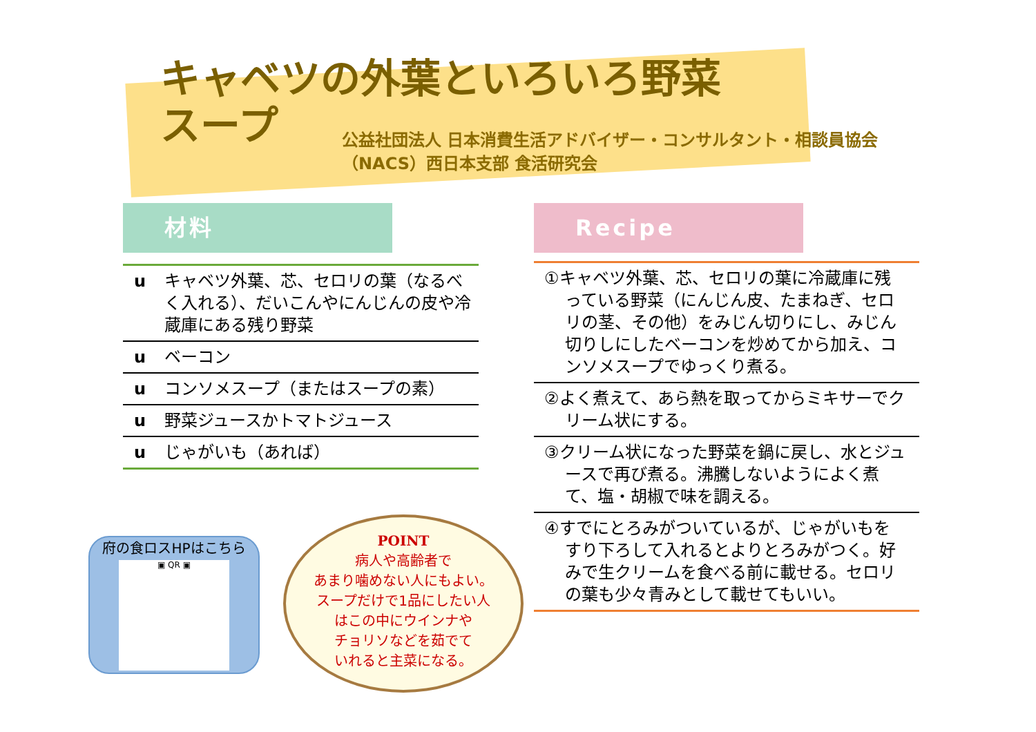キャベツの外葉といろいろ野菜スープ
公益社団法人 日本消費生活アドバイザー・コンサルタント・相談員協会
（NACS）西日本支部 食活研究会
材料
u キャベツ外葉、芯、セロリの葉（なるべく入れる）、だいこんやにんじんの皮や冷蔵庫にある残り野菜
u ベーコン
u コンソメスープ（またはスープの素）
u 野菜ジュースかトマトジュース
u じゃがいも（あれば）
Recipe
①キャベツ外葉、芯、セロリの葉に冷蔵庫に残っている野菜（にんじん皮、たまねぎ、セロリの茎、その他）をみじん切りにし、みじん切りしにしたベーコンを炒めてから加え、コンソメスープでゆっくり煮る。
②よく煮えて、あら熱を取ってからミキサーでクリーム状にする。
③クリーム状になった野菜を鍋に戻し、水とジュースで再び煮る。沸騰しないようによく煮て、塩・胡椒で味を調える。
④すでにとろみがついているが、じゃがいもをすり下ろして入れるとよりとろみがつく。好みで生クリームを食べる前に載せる。セロリの葉も少々青みとして載せてもいい。
府の食ロスHPはこちら
▣ QR ▣
POINT
病人や高齢者で
あまり噛めない人にもよい。
スープだけで1品にしたい人
はこの中にウインナや
チョリソなどを茹でて
いれると主菜になる。